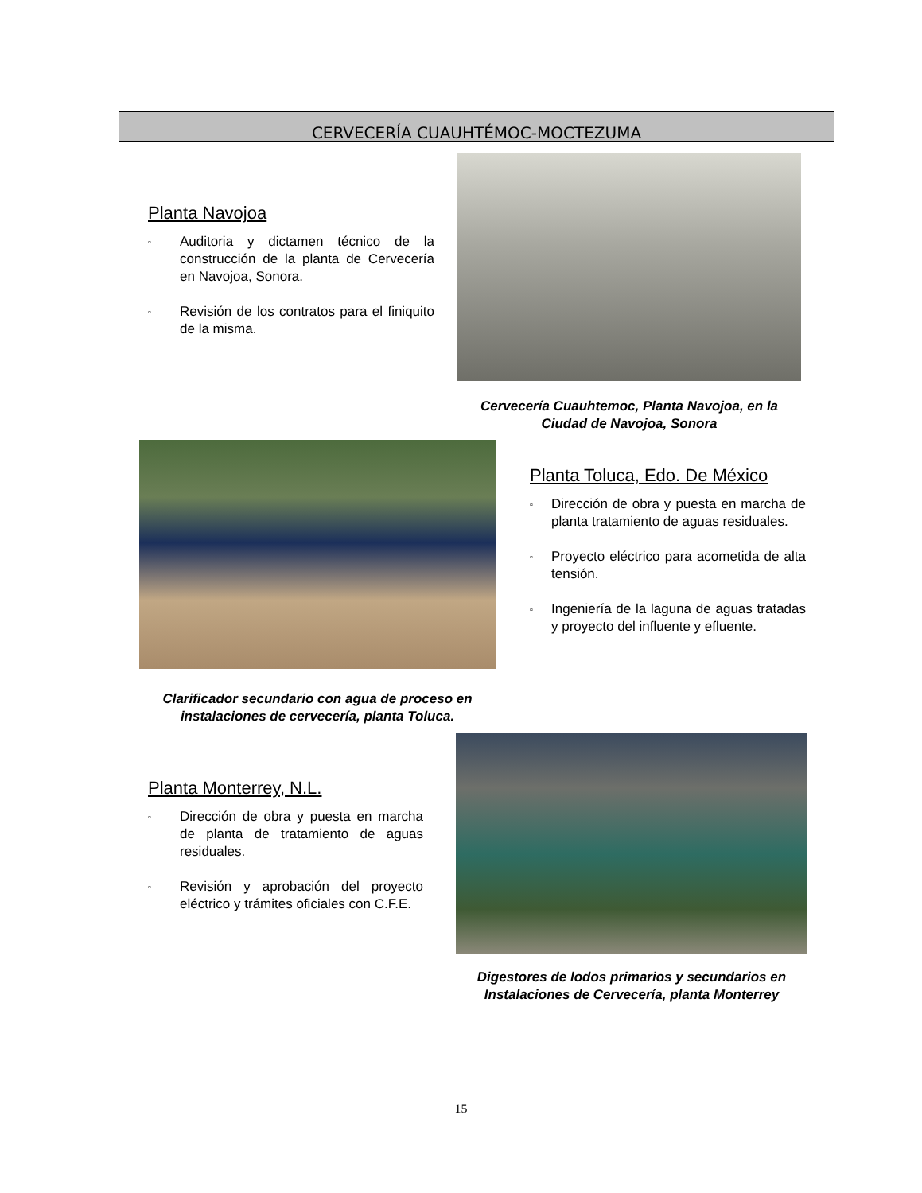CERVECERÍA CUAUHTÉMOC-MOCTEZUMA
Planta Navojoa
▫ Auditoria y dictamen técnico de la construcción de la planta de Cervecería en Navojoa, Sonora.
▫ Revisión de los contratos para el finiquito de la misma.
Cervecería Cuauhtemoc, Planta Navojoa, en la Ciudad de Navojoa, Sonora
Planta Toluca, Edo. De México
▫ Dirección de obra y puesta en marcha de planta tratamiento de aguas residuales.
▫ Proyecto eléctrico para acometida de alta tensión.
▫ Ingeniería de la laguna de aguas tratadas y proyecto del influente y efluente.
Clarificador secundario con agua de proceso en instalaciones de cervecería, planta Toluca.
Planta Monterrey, N.L.
▫ Dirección de obra y puesta en marcha de planta de tratamiento de aguas residuales.
▫ Revisión y aprobación del proyecto eléctrico y trámites oficiales con C.F.E.
Digestores de lodos primarios y secundarios en Instalaciones de Cervecería, planta Monterrey
15